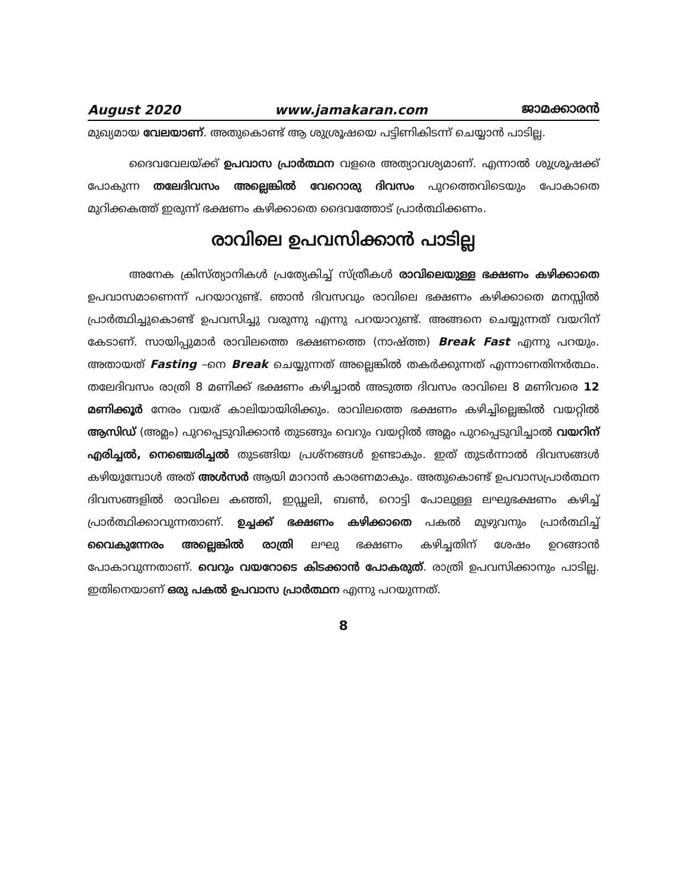August 2020 www.jamakaran.com ജാമക്കാരൻ
മുഖ്യമായ വേലയാണ്. അതുകൊണ്ട് ആ ശുശ്രൂഷയെ പട്ടിണികിടന്ന് ചെയ്യാൻ പാടില്ല.
ദൈവവേലയ്ക്ക് ഉപവാസ പ്രാർത്ഥന വളരെ അത്യാവശ്യമാണ്. എന്നാൽ ശുശ്രൂഷക്ക് പോകുന്ന തലേദിവസം അല്ലെങ്കിൽ വേറൊരു ദിവസം പുറത്തെവിടെയും പോകാതെ മുറിക്കകത്ത് ഇരുന്ന് ഭക്ഷണം കഴിക്കാതെ ദൈവത്തോട് പ്രാർത്ഥിക്കണം.
രാവിലെ ഉപവസിക്കാൻ പാടില്ല
അനേക ക്രിസ്ത്യാനികൾ പ്രത്യേകിച്ച് സ്ത്രീകൾ രാവിലെയുള്ള ഭക്ഷണം കഴിക്കാതെ ഉപവാസമാണെന്ന് പറയാറുണ്ട്. ഞാൻ ദിവസവും രാവിലെ ഭക്ഷണം കഴിക്കാതെ മനസ്സിൽ പ്രാർത്ഥിച്ചുകൊണ്ട് ഉപവസിച്ചു വരുന്നു എന്നു പറയാറുണ്ട്. അങ്ങനെ ചെയ്യുന്നത് വയറിന് കേടാണ്. സായിപ്പുമാർ രാവിലത്തെ ഭക്ഷണത്തെ (നാഷ്ത്ത) Break Fast എന്നു പറയും. അതായത് Fasting –നെ Break ചെയ്യുന്നത് അല്ലെങ്കിൽ തകർക്കുന്നത് എന്നാണതിനർത്ഥം. തലേദിവസം രാത്രി 8 മണിക്ക് ഭക്ഷണം കഴിച്ചാൽ അടുത്ത ദിവസം രാവിലെ 8 മണിവരെ 12 മണിക്കൂർ നേരം വയര് കാലിയായിരിക്കും. രാവിലത്തെ ഭക്ഷണം കഴിച്ചില്ലെങ്കിൽ വയറ്റിൽ ആസിഡ് (അമ്ലം) പുറപ്പെടുവിക്കാൻ തുടങ്ങും വെറും വയറ്റിൽ അമ്ലം പുറപ്പെടുവിച്ചാൽ വയറിന് എരിച്ചൽ, നെഞ്ചെരിച്ചൽ തുടങ്ങിയ പ്രശ്നങ്ങൾ ഉണ്ടാകും. ഇത് തുടർന്നാൽ ദിവസങ്ങൾ കഴിയുമ്പോൾ അത് അൾസർ ആയി മാറാൻ കാരണമാകും. അതുകൊണ്ട് ഉപവാസപ്രാർത്ഥന ദിവസങ്ങളിൽ രാവിലെ കഞ്ഞി, ഇഡ്ഢലി, ബൺ, റൊട്ടി പോലുള്ള ലഘുഭക്ഷണം കഴിച്ച് പ്രാർത്ഥിക്കാവുന്നതാണ്. ഉച്ചക്ക് ഭക്ഷണം കഴിക്കാതെ പകൽ മുഴുവനും പ്രാർത്ഥിച്ച് വൈകുന്നേരം അല്ലെങ്കിൽ രാത്രി ലഘു ഭക്ഷണം കഴിച്ചതിന് ശേഷം ഉറങ്ങാൻ പോകാവുന്നതാണ്. വെറും വയറോടെ കിടക്കാൻ പോകരുത്. രാത്രി ഉപവസിക്കാനും പാടില്ല. ഇതിനെയാണ് ഒരു പകൽ ഉപവാസ പ്രാർത്ഥന എന്നു പറയുന്നത്.
8